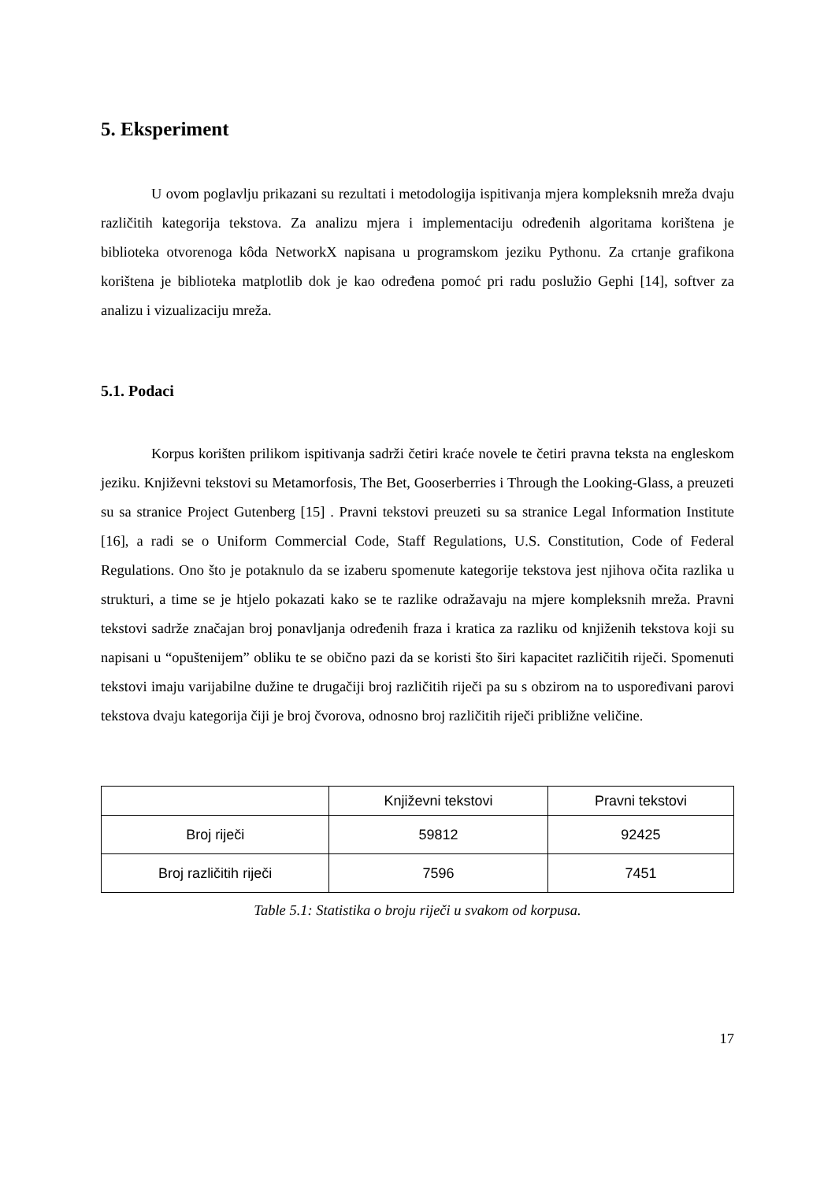5. Eksperiment
U ovom poglavlju prikazani su rezultati i metodologija ispitivanja mjera kompleksnih mreža dvaju različitih kategorija tekstova. Za analizu mjera i implementaciju određenih algoritama korištena je biblioteka otvorenoga kôda NetworkX napisana u programskom jeziku Pythonu. Za crtanje grafikona korištena je biblioteka matplotlib dok je kao određena pomoć pri radu poslužio Gephi [14], softver za analizu i vizualizaciju mreža.
5.1. Podaci
Korpus korišten prilikom ispitivanja sadrži četiri kraće novele te četiri pravna teksta na engleskom jeziku. Književni tekstovi su Metamorfosis, The Bet, Gooserberries i Through the Looking-Glass, a preuzeti su sa stranice Project Gutenberg [15] . Pravni tekstovi preuzeti su sa stranice Legal Information Institute [16], a radi se o Uniform Commercial Code, Staff Regulations, U.S. Constitution, Code of Federal Regulations. Ono što je potaknulo da se izaberu spomenute kategorije tekstova jest njihova očita razlika u strukturi, a time se je htjelo pokazati kako se te razlike odražavaju na mjere kompleksnih mreža. Pravni tekstovi sadrže značajan broj ponavljanja određenih fraza i kratica za razliku od knjiženih tekstova koji su napisani u “opuštenijem” obliku te se obično pazi da se koristi što širi kapacitet različitih riječi. Spomenuti tekstovi imaju varijabilne dužine te drugačiji broj različitih riječi pa su s obzirom na to uspoređivani parovi tekstova dvaju kategorija čiji je broj čvorova, odnosno broj različitih riječi približne veličine.
| | Književni tekstovi | Pravni tekstovi |
| --- | --- | --- |
| Broj riječi | 59812 | 92425 |
| Broj različitih riječi | 7596 | 7451 |
Table 5.1: Statistika o broju riječi u svakom od korpusa.
17